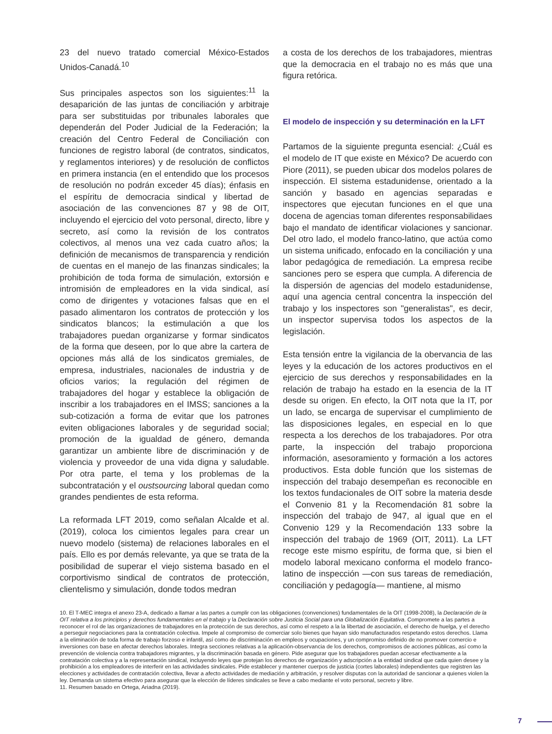23 del nuevo tratado comercial México-Estados Unidos-Canadá.<sup>10</sup>
Sus principales aspectos son los siguientes:<sup>11</sup> la desaparición de las juntas de conciliación y arbitraje para ser substituidas por tribunales laborales que dependerán del Poder Judicial de la Federación; la creación del Centro Federal de Conciliación con funciones de registro laboral (de contratos, sindicatos, y reglamentos interiores) y de resolución de conflictos en primera instancia (en el entendido que los procesos de resolución no podrán exceder 45 días); énfasis en el espíritu de democracia sindical y libertad de asociación de las convenciones 87 y 98 de OIT, incluyendo el ejercicio del voto personal, directo, libre y secreto, así como la revisión de los contratos colectivos, al menos una vez cada cuatro años; la definición de mecanismos de transparencia y rendición de cuentas en el manejo de las finanzas sindicales; la prohibición de toda forma de simulación, extorsión e intromisión de empleadores en la vida sindical, así como de dirigentes y votaciones falsas que en el pasado alimentaron los contratos de protección y los sindicatos blancos; la estimulación a que los trabajadores puedan organizarse y formar sindicatos de la forma que deseen, por lo que abre la cartera de opciones más allá de los sindicatos gremiales, de empresa, industriales, nacionales de industria y de oficios varios; la regulación del régimen de trabajadores del hogar y establece la obligación de inscribir a los trabajadores en el IMSS; sanciones a la sub-cotización a forma de evitar que los patrones eviten obligaciones laborales y de seguridad social; promoción de la igualdad de género, demanda garantizar un ambiente libre de discriminación y de violencia y proveedor de una vida digna y saludable. Por otra parte, el tema y los problemas de la subcontratación y el oustsourcing laboral quedan como grandes pendientes de esta reforma.
La reformada LFT 2019, como señalan Alcalde et al. (2019), coloca los cimientos legales para crear un nuevo modelo (sistema) de relaciones laborales en el país. Ello es por demás relevante, ya que se trata de la posibilidad de superar el viejo sistema basado en el corportivismo sindical de contratos de protección, clientelismo y simulación, donde todos medran
a costa de los derechos de los trabajadores, mientras que la democracia en el trabajo no es más que una figura retórica.
El modelo de inspección y su determinación en la LFT
Partamos de la siguiente pregunta esencial: ¿Cuál es el modelo de IT que existe en México? De acuerdo con Piore (2011), se pueden ubicar dos modelos polares de inspección. El sistema estadunidense, orientado a la sanción y basado en agencias separadas e inspectores que ejecutan funciones en el que una docena de agencias toman diferentes responsabilidaes bajo el mandato de identificar violaciones y sancionar. Del otro lado, el modelo franco-latino, que actúa como un sistema unificado, enfocado en la conciliación y una labor pedagógica de remediación. La empresa recibe sanciones pero se espera que cumpla. A diferencia de la dispersión de agencias del modelo estadunidense, aquí una agencia central concentra la inspección del trabajo y los inspectores son "generalistas", es decir, un inspector supervisa todos los aspectos de la legislación.
Esta tensión entre la vigilancia de la obervancia de las leyes y la educación de los actores productivos en el ejercicio de sus derechos y responsabilidades en la relación de trabajo ha estado en la esencia de la IT desde su origen. En efecto, la OIT nota que la IT, por un lado, se encarga de supervisar el cumplimiento de las disposiciones legales, en especial en lo que respecta a los derechos de los trabajadores. Por otra parte, la inspección del trabajo proporciona información, asesoramiento y formación a los actores productivos. Esta doble función que los sistemas de inspección del trabajo desempeñan es reconocible en los textos fundacionales de OIT sobre la materia desde el Convenio 81 y la Recomendación 81 sobre la inspección del trabajo de 947, al igual que en el Convenio 129 y la Recomendación 133 sobre la inspección del trabajo de 1969 (OIT, 2011). La LFT recoge este mismo espíritu, de forma que, si bien el modelo laboral mexicano conforma el modelo franco-latino de inspección —con sus tareas de remediación, conciliación y pedagogía— mantiene, al mismo
10. El T-MEC integra el anexo 23-A, dedicado a llamar a las partes a cumplir con las obligaciones (convenciones) fundamentales de la OIT (1998-2008), la Declaración de la OIT relativa a los principios y derechos fundamentales en el trabajo y la Declaración sobre Justicia Social para una Globalización Equitativa. Compromete a las partes a reconocer el rol de las organizaciones de trabajadores en la protección de sus derechos, así como el respeto a la la libertad de asociación, el derecho de huelga, y el derecho a perseguir negociaciones para la contratación colectiva. Impele al compromiso de comerciar solo bienes que hayan sido manufacturados respetando estos derechos. Llama a la eliminación de toda forma de trabajo forzoso e infantil, así como de discriminación en empleos y ocupaciones, y un compromiso definido de no promover comercio e inversiones con base en afectar derechos laborales. Integra secciones relativas a la aplicación-observancia de los derechos, compromisos de acciones públicas, así como la prevención de violencia contra trabajadores migrantes, y la discriminación basada en género. Pide asegurar que los trabajadores puedan accesar efectivamente a la contratación colectiva y a la representación sindical, incluyendo leyes que protejan los derechos de organización y adscripción a la entidad sindical que cada quien desee y la prohibición a los empleadores de interferir en las actividades sindicales. Pide establecer y mantener cuerpos de justicia (cortes laborales) independientes que registren las elecciones y actividades de contratación colectiva, llevar a afecto actividades de mediación y arbitración, y resolver disputas con la autoridad de sancionar a quienes violen la ley. Demanda un sistema efectivo para asegurar que la elección de líderes sindicales se lleve a cabo mediante el voto personal, secreto y libre.
11. Resumen basado en Ortega, Ariadna (2019).
7